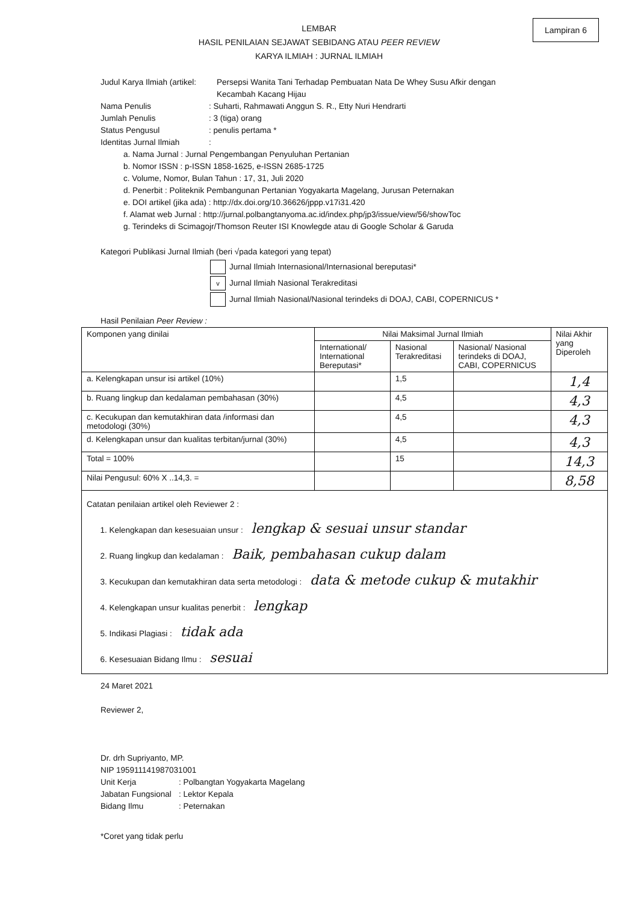Lampiran 6
LEMBAR
HASIL PENILAIAN SEJAWAT SEBIDANG ATAU PEER REVIEW
KARYA ILMIAH : JURNAL ILMIAH
Judul Karya Ilmiah (artikel:
Persepsi Wanita Tani Terhadap Pembuatan Nata De Whey Susu Afkir dengan Kecambah Kacang Hijau
Nama Penulis : Suharti, Rahmawati Anggun S. R., Etty Nuri Hendrarti
Jumlah Penulis : 3 (tiga) orang
Status Pengusul : penulis pertama *
Identitas Jurnal Ilmiah
:
a. Nama Jurnal : Jurnal Pengembangan Penyuluhan Pertanian
b. Nomor ISSN : p-ISSN 1858-1625, e-ISSN 2685-1725
c. Volume, Nomor, Bulan Tahun : 17, 31, Juli 2020
d. Penerbit : Politeknik Pembangunan Pertanian Yogyakarta Magelang, Jurusan Peternakan
e. DOI artikel (jika ada) : http://dx.doi.org/10.36626/jppp.v17i31.420
f. Alamat web Jurnal : http://jurnal.polbangtanyoma.ac.id/index.php/jp3/issue/view/56/showToc
g. Terindeks di Scimagojr/Thomson Reuter ISI Knowlegde atau di Google Scholar & Garuda
Kategori Publikasi Jurnal Ilmiah (beri √pada kategori yang tepat)
Jurnal Ilmiah Internasional/Internasional bereputasi*
v Jurnal Ilmiah Nasional Terakreditasi
Jurnal Ilmiah Nasional/Nasional terindeks di DOAJ, CABI, COPERNICUS *
Hasil Penilaian Peer Review :
| Komponen yang dinilai | Nilai Maksimal Jurnal Ilmiah | | | Nilai Akhir yang Diperoleh |
| --- | --- | --- | --- | --- |
| | International/ International Bereputasi* | Nasional Terakreditasi | Nasional/ Nasional terindeks di DOAJ, CABI, COPERNICUS | |
| a. Kelengkapan unsur isi artikel (10%) | | 1,5 | | 1,4 |
| b. Ruang lingkup dan kedalaman pembahasan (30%) | | 4,5 | | 4,3 |
| c. Kecukupan dan kemutakhiran data /informasi dan metodologi (30%) | | 4,5 | | 4,3 |
| d. Kelengkapan unsur dan kualitas terbitan/jurnal (30%) | | 4,5 | | 4,3 |
| Total = 100% | | 15 | | 14,3 |
| Nilai Pengusul: 60% X ..14,3. = | | | | 8,58 |
| Catatan penilaian artikel oleh Reviewer 2 : 1. Kelengkapan dan kesesuaian unsur : lengkap & sesuai unsur standar 2. Ruang lingkup dan kedalaman : Baik, pembahasan cukup dalam 3. Kecukupan dan kemutakhiran data serta metodologi : data & metode cukup & mutakhir 4. Kelengkapan unsur kualitas penerbit : lengkap 5. Indikasi Plagiasi : tidak ada 6. Kesesuaian Bidang Ilmu : sesuai | | | | |
24 Maret 2021
Reviewer 2,
Dr. drh Supriyanto, MP.
NIP 195911141987031001
Unit Kerja : Polbangtan Yogyakarta Magelang
Jabatan Fungsional
: Lektor Kepala
Bidang Ilmu : Peternakan
*Coret yang tidak perlu